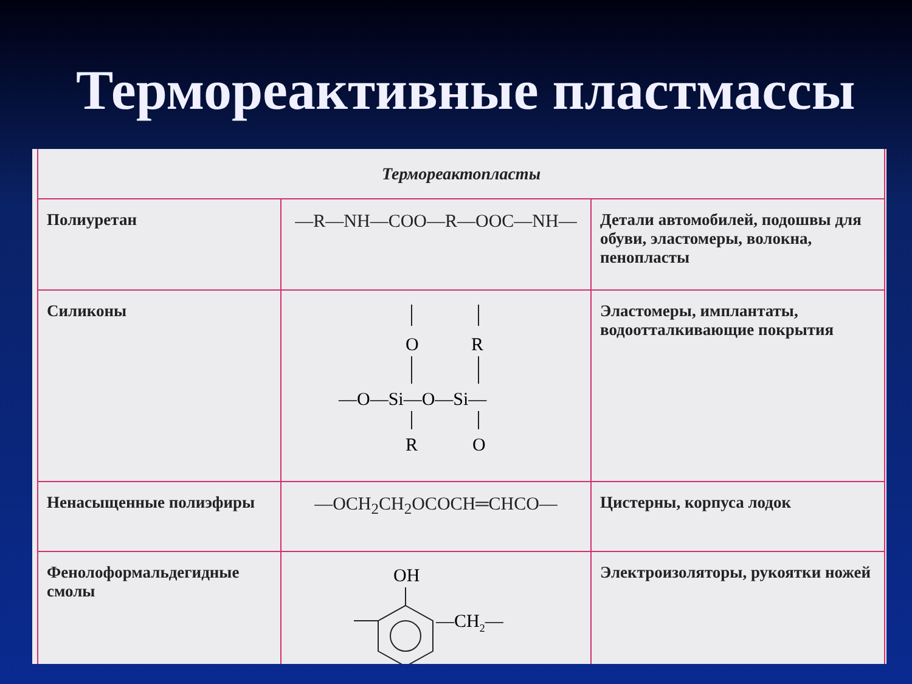Термореактивные пластмассы
| Термореактопласты | | |
| --- | --- | --- |
| Полиуретан | —R—NH—COO—R—OOC—NH— | Детали автомобилей, подошвы для обуви, эластомеры, волокна, пенопласты |
| Силиконы | O R —O—Si—O—Si— R O | Эластомеры, имплантаты, водоотталкивающие покрытия |
| Ненасыщенные полиэфиры | —OCH<sub>2</sub>CH<sub>2</sub>OCOCH═CHCO— | Цистерны, корпуса лодок |
| Фенолоформальдегидные смолы | OH —CH 2 — | Электроизоляторы, рукоятки ножей |